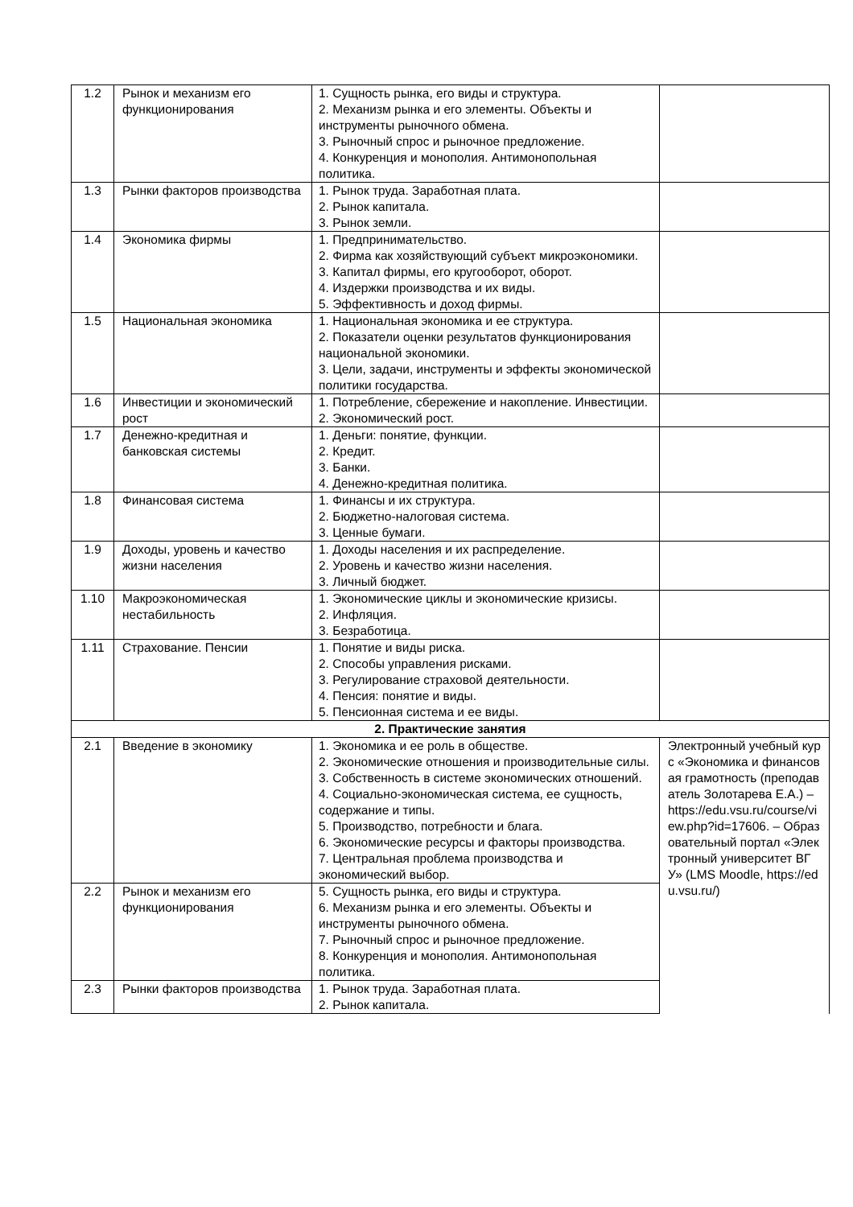| 1.2 | Рынок и механизм его функционирования | 1. Сущность рынка, его виды и структура. 2. Механизм рынка и его элементы. Объекты и инструменты рыночного обмена. 3. Рыночный спрос и рыночное предложение. 4. Конкуренция и монополия. Антимонопольная политика. | |
| 1.3 | Рынки факторов производства | 1. Рынок труда. Заработная плата. 2. Рынок капитала. 3. Рынок земли. | |
| 1.4 | Экономика фирмы | 1. Предпринимательство. 2. Фирма как хозяйствующий субъект микроэкономики. 3. Капитал фирмы, его кругооборот, оборот. 4. Издержки производства и их виды. 5. Эффективность и доход фирмы. | |
| 1.5 | Национальная экономика | 1. Национальная экономика и ее структура. 2. Показатели оценки результатов функционирования национальной экономики. 3. Цели, задачи, инструменты и эффекты экономической политики государства. | |
| 1.6 | Инвестиции и экономический рост | 1. Потребление, сбережение и накопление. Инвестиции. 2. Экономический рост. | |
| 1.7 | Денежно-кредитная и банковская системы | 1. Деньги: понятие, функции. 2. Кредит. 3. Банки. 4. Денежно-кредитная политика. | |
| 1.8 | Финансовая система | 1. Финансы и их структура. 2. Бюджетно-налоговая система. 3. Ценные бумаги. | |
| 1.9 | Доходы, уровень и качество жизни населения | 1. Доходы населения и их распределение. 2. Уровень и качество жизни населения. 3. Личный бюджет. | |
| 1.10 | Макроэкономическая нестабильность | 1. Экономические циклы и экономические кризисы. 2. Инфляция. 3. Безработица. | |
| 1.11 | Страхование. Пенсии | 1. Понятие и виды риска. 2. Способы управления рисками. 3. Регулирование страховой деятельности. 4. Пенсия: понятие и виды. 5. Пенсионная система и ее виды. | |
| 2. Практические занятия | | | |
| 2.1 | Введение в экономику | 1. Экономика и ее роль в обществе. 2. Экономические отношения и производительные силы. 3. Собственность в системе экономических отношений. 4. Социально-экономическая система, ее сущность, содержание и типы. 5. Производство, потребности и блага. 6. Экономические ресурсы и факторы производства. 7. Центральная проблема производства и экономический выбор. | Электронный учебный курс «Экономика и финансовая грамотность (преподаватель Золотарева Е.А.) – https://edu.vsu.ru/course/view.php?id=17606. – Образовательный портал «Электронный университет ВГУ» (LMS Moodle, https://edu.vsu.ru/) |
| 2.2 | Рынок и механизм его функционирования | 5. Сущность рынка, его виды и структура. 6. Механизм рынка и его элементы. Объекты и инструменты рыночного обмена. 7. Рыночный спрос и рыночное предложение. 8. Конкуренция и монополия. Антимонопольная политика. | |
| 2.3 | Рынки факторов производства | 1. Рынок труда. Заработная плата. 2. Рынок капитала. | |